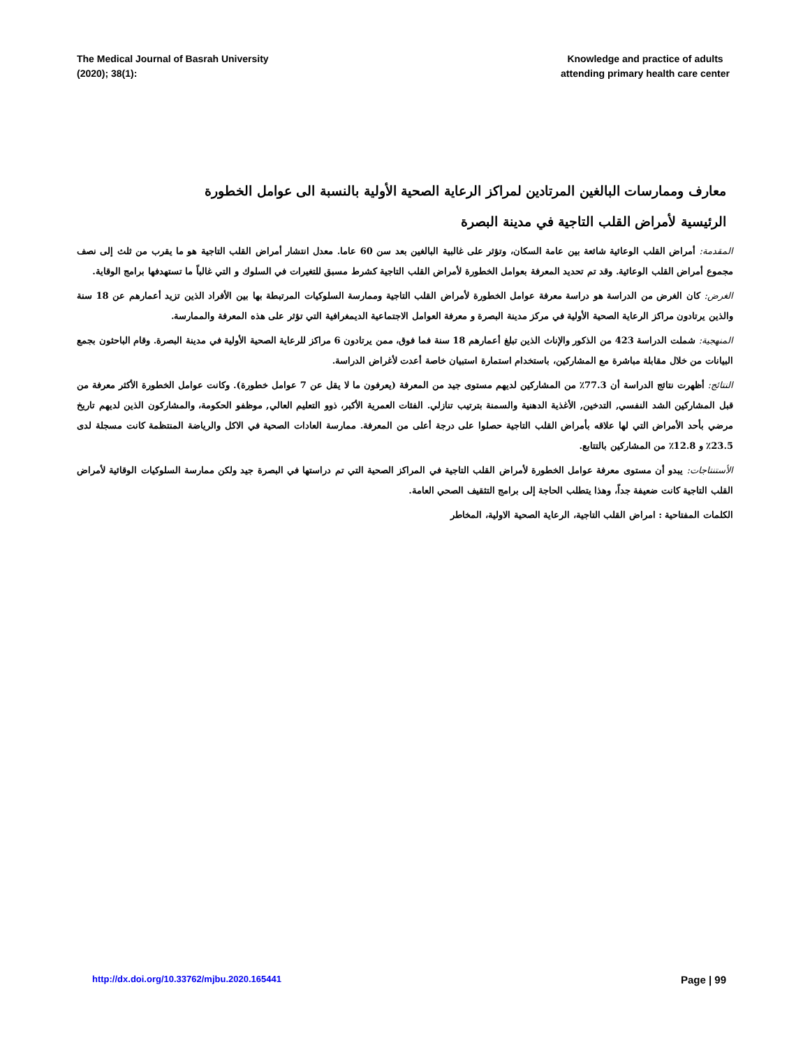The Medical Journal of Basrah University
(2020); 38(1):
Knowledge and practice of adults
attending primary health care center
معارف وممارسات البالغين المرتادين لمراكز الرعاية الصحية الأولية بالنسبة الى عوامل الخطورة
الرئيسية لأمراض القلب التاجية في مدينة البصرة
المقدمة: أمراض القلب الوعائية شائعة بين عامة السكان، وتؤثر على غالبية البالغين بعد سن 60 عاما. معدل انتشار أمراض القلب التاجية هو ما يقرب من ثلث إلى نصف مجموع أمراض القلب الوعائية. وقد تم تحديد المعرفة بعوامل الخطورة لأمراض القلب التاجية كشرط مسبق للتغيرات في السلوك و التي غالباً ما تستهدفها برامج الوقاية.
الغرض: كان الغرض من الدراسة هو دراسة معرفة عوامل الخطورة لأمراض القلب التاجية وممارسة السلوكيات المرتبطة بها بين الأفراد الذين تزيد أعمارهم عن 18 سنة والذين يرتادون مراكز الرعاية الصحية الأولية في مركز مدينة البصرة و معرفة العوامل الاجتماعية الديمغرافية التي تؤثر على هذه المعرفة والممارسة.
المنهجية: شملت الدراسة 423 من الذكور والإناث الذين تبلغ أعمارهم 18 سنة فما فوق، ممن يرتادون 6 مراكز للرعاية الصحية الأولية في مدينة البصرة. وقام الباحثون بجمع البيانات من خلال مقابلة مباشرة مع المشاركين، باستخدام استمارة استبيان خاصة أعدت لأغراض الدراسة.
النتائج: أظهرت نتائج الدراسة أن 77.3٪ من المشاركين لديهم مستوى جيد من المعرفة (يعرفون ما لا يقل عن 7 عوامل خطورة). وكانت عوامل الخطورة الأكثر معرفة من قبل المشاركين الشد النفسي, التدخين, الأغذية الدهنية والسمنة بترتيب تنازلي. الفئات العمرية الأكبر، ذوو التعليم العالي, موظفو الحكومة، والمشاركون الذين لديهم تاريخ مرضي بأحد الأمراض التي لها علاقه بأمراض القلب التاجية حصلوا على درجة أعلى من المعرفة. ممارسة العادات الصحية في الاكل والرياضة المنتظمة كانت مسجلة لدى 23.5٪ و 12.8٪ من المشاركين بالتتابع.
الأستنتاجات: يبدو أن مستوى معرفة عوامل الخطورة لأمراض القلب التاجية في المراكز الصحية التي تم دراستها في البصرة جيد ولكن ممارسة السلوكيات الوقائية لأمراض القلب التاجية كانت ضعيفة جداً، وهذا يتطلب الحاجة إلى برامج التثقيف الصحي العامة.
الكلمات المفتاحية : امراض القلب التاجية، الرعاية الصحية الاولية، المخاطر
http://dx.doi.org/10.33762/mjbu.2020.165441 Page | 99